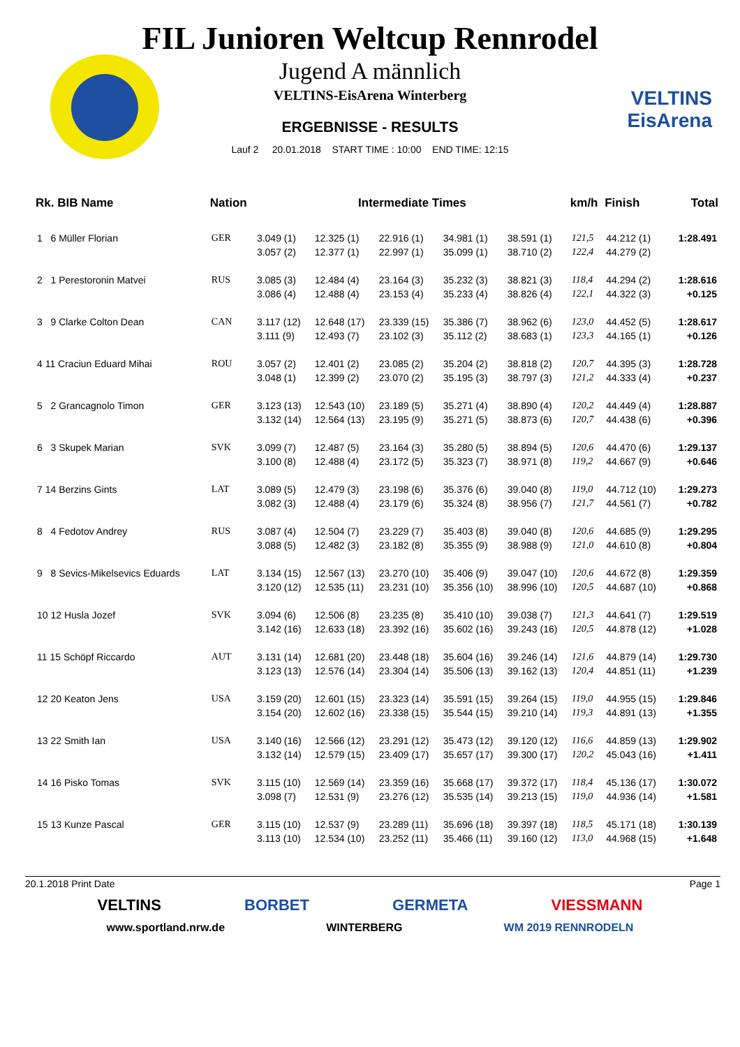FIL Junioren Weltcup Rennrodel
Jugend A männlich
VELTINS-EisArena Winterberg
ERGEBNISSE - RESULTS
Lauf 2 20.01.2018 START TIME : 10:00 END TIME: 12:15
VELTINS
EisArena
| Rk. BIB Name | Nation | Intermediate Times | | | | | km/h | Finish | Total |
| --- | --- | --- | --- | --- | --- | --- | --- | --- | --- |
| 1 6 Müller Florian | GER | 3.049 (1) | 12.325 (1) | 22.916 (1) | 34.981 (1) | 38.591 (1) | 121,5 | 44.212 (1) | 1:28.491 |
| | | 3.057 (2) | 12.377 (1) | 22.997 (1) | 35.099 (1) | 38.710 (2) | 122,4 | 44.279 (2) | |
| 2 1 Perestoronin Matvei | RUS | 3.085 (3) | 12.484 (4) | 23.164 (3) | 35.232 (3) | 38.821 (3) | 118,4 | 44.294 (2) | 1:28.616 |
| | | 3.086 (4) | 12.488 (4) | 23.153 (4) | 35.233 (4) | 38.826 (4) | 122,1 | 44.322 (3) | +0.125 |
| 3 9 Clarke Colton Dean | CAN | 3.117 (12) | 12.648 (17) | 23.339 (15) | 35.386 (7) | 38.962 (6) | 123,0 | 44.452 (5) | 1:28.617 |
| | | 3.111 (9) | 12.493 (7) | 23.102 (3) | 35.112 (2) | 38.683 (1) | 123,3 | 44.165 (1) | +0.126 |
| 4 11 Craciun Eduard Mihai | ROU | 3.057 (2) | 12.401 (2) | 23.085 (2) | 35.204 (2) | 38.818 (2) | 120,7 | 44.395 (3) | 1:28.728 |
| | | 3.048 (1) | 12.399 (2) | 23.070 (2) | 35.195 (3) | 38.797 (3) | 121,2 | 44.333 (4) | +0.237 |
| 5 2 Grancagnolo Timon | GER | 3.123 (13) | 12.543 (10) | 23.189 (5) | 35.271 (4) | 38.890 (4) | 120,2 | 44.449 (4) | 1:28.887 |
| | | 3.132 (14) | 12.564 (13) | 23.195 (9) | 35.271 (5) | 38.873 (6) | 120,7 | 44.438 (6) | +0.396 |
| 6 3 Skupek Marian | SVK | 3.099 (7) | 12.487 (5) | 23.164 (3) | 35.280 (5) | 38.894 (5) | 120,6 | 44.470 (6) | 1:29.137 |
| | | 3.100 (8) | 12.488 (4) | 23.172 (5) | 35.323 (7) | 38.971 (8) | 119,2 | 44.667 (9) | +0.646 |
| 7 14 Berzins Gints | LAT | 3.089 (5) | 12.479 (3) | 23.198 (6) | 35.376 (6) | 39.040 (8) | 119,0 | 44.712 (10) | 1:29.273 |
| | | 3.082 (3) | 12.488 (4) | 23.179 (6) | 35.324 (8) | 38.956 (7) | 121,7 | 44.561 (7) | +0.782 |
| 8 4 Fedotov Andrey | RUS | 3.087 (4) | 12.504 (7) | 23.229 (7) | 35.403 (8) | 39.040 (8) | 120,6 | 44.685 (9) | 1:29.295 |
| | | 3.088 (5) | 12.482 (3) | 23.182 (8) | 35.355 (9) | 38.988 (9) | 121,0 | 44.610 (8) | +0.804 |
| 9 8 Sevics-Mikelsevics Eduards | LAT | 3.134 (15) | 12.567 (13) | 23.270 (10) | 35.406 (9) | 39.047 (10) | 120,6 | 44.672 (8) | 1:29.359 |
| | | 3.120 (12) | 12.535 (11) | 23.231 (10) | 35.356 (10) | 38.996 (10) | 120,5 | 44.687 (10) | +0.868 |
| 10 12 Husla Jozef | SVK | 3.094 (6) | 12.506 (8) | 23.235 (8) | 35.410 (10) | 39.038 (7) | 121,3 | 44.641 (7) | 1:29.519 |
| | | 3.142 (16) | 12.633 (18) | 23.392 (16) | 35.602 (16) | 39.243 (16) | 120,5 | 44.878 (12) | +1.028 |
| 11 15 Schöpf Riccardo | AUT | 3.131 (14) | 12.681 (20) | 23.448 (18) | 35.604 (16) | 39.246 (14) | 121,6 | 44.879 (14) | 1:29.730 |
| | | 3.123 (13) | 12.576 (14) | 23.304 (14) | 35.506 (13) | 39.162 (13) | 120,4 | 44.851 (11) | +1.239 |
| 12 20 Keaton Jens | USA | 3.159 (20) | 12.601 (15) | 23.323 (14) | 35.591 (15) | 39.264 (15) | 119,0 | 44.955 (15) | 1:29.846 |
| | | 3.154 (20) | 12.602 (16) | 23.338 (15) | 35.544 (15) | 39.210 (14) | 119,3 | 44.891 (13) | +1.355 |
| 13 22 Smith Ian | USA | 3.140 (16) | 12.566 (12) | 23.291 (12) | 35.473 (12) | 39.120 (12) | 116,6 | 44.859 (13) | 1:29.902 |
| | | 3.132 (14) | 12.579 (15) | 23.409 (17) | 35.657 (17) | 39.300 (17) | 120,2 | 45.043 (16) | +1.411 |
| 14 16 Pisko Tomas | SVK | 3.115 (10) | 12.569 (14) | 23.359 (16) | 35.668 (17) | 39.372 (17) | 118,4 | 45.136 (17) | 1:30.072 |
| | | 3.098 (7) | 12.531 (9) | 23.276 (12) | 35.535 (14) | 39.213 (15) | 119,0 | 44.936 (14) | +1.581 |
| 15 13 Kunze Pascal | GER | 3.115 (10) | 12.537 (9) | 23.289 (11) | 35.696 (18) | 39.397 (18) | 118,5 | 45.171 (18) | 1:30.139 |
| | | 3.113 (10) | 12.534 (10) | 23.252 (11) | 35.466 (11) | 39.160 (12) | 113,0 | 44.968 (15) | +1.648 |
20.1.2018 Print Date Page 1
VELTINS BORBET GERMETA VIESSMANN
www.sportland.nrw.de WINTERBERG WM 2019 RENNRODELN